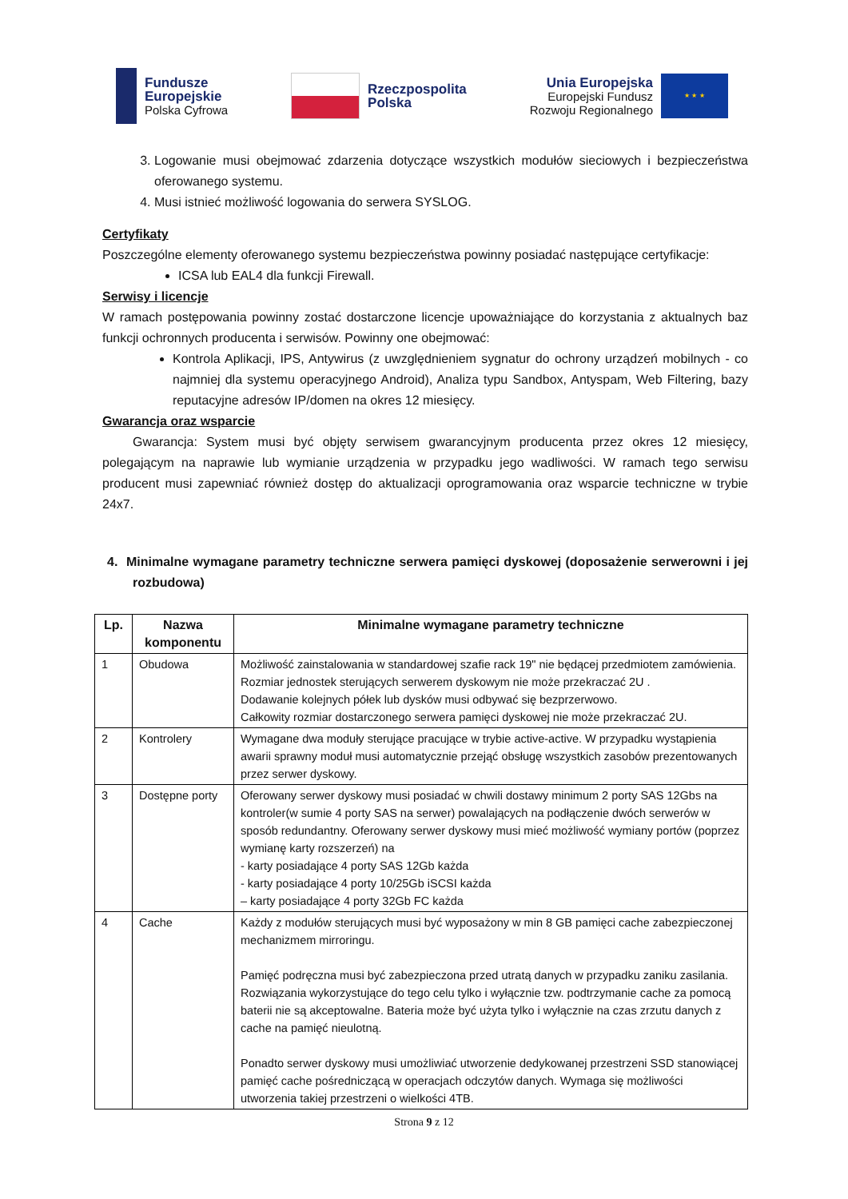Fundusze
Europejskie
Polska Cyfrowa
Rzeczpospolita
Polska
Unia Europejska
Europejski Fundusz
Rozwoju Regionalnego
★ ★ ★
3. Logowanie musi obejmować zdarzenia dotyczące wszystkich modułów sieciowych i bezpieczeństwa oferowanego systemu.
4. Musi istnieć możliwość logowania do serwera SYSLOG.
Certyfikaty
Poszczególne elementy oferowanego systemu bezpieczeństwa powinny posiadać następujące certyfikacje:
ICSA lub EAL4 dla funkcji Firewall.
Serwisy i licencje
W ramach postępowania powinny zostać dostarczone licencje upoważniające do korzystania z aktualnych baz funkcji ochronnych producenta i serwisów. Powinny one obejmować:
Kontrola Aplikacji, IPS, Antywirus (z uwzględnieniem sygnatur do ochrony urządzeń mobilnych - co najmniej dla systemu operacyjnego Android), Analiza typu Sandbox, Antyspam, Web Filtering, bazy reputacyjne adresów IP/domen na okres 12 miesięcy.
Gwarancja oraz wsparcie
Gwarancja: System musi być objęty serwisem gwarancyjnym producenta przez okres 12 miesięcy, polegającym na naprawie lub wymianie urządzenia w przypadku jego wadliwości. W ramach tego serwisu producent musi zapewniać również dostęp do aktualizacji oprogramowania oraz wsparcie techniczne w trybie 24x7.
4. Minimalne wymagane parametry techniczne serwera pamięci dyskowej (doposażenie serwerowni i jej rozbudowa)
| Lp. | Nazwa komponentu | Minimalne wymagane parametry techniczne |
| --- | --- | --- |
| 1 | Obudowa | Możliwość zainstalowania w standardowej szafie rack 19" nie będącej przedmiotem zamówienia. Rozmiar jednostek sterujących serwerem dyskowym nie może przekraczać 2U . Dodawanie kolejnych półek lub dysków musi odbywać się bezprzerwowo. Całkowity rozmiar dostarczonego serwera pamięci dyskowej nie może przekraczać 2U. |
| 2 | Kontrolery | Wymagane dwa moduły sterujące pracujące w trybie active-active. W przypadku wystąpienia awarii sprawny moduł musi automatycznie przejąć obsługę wszystkich zasobów prezentowanych przez serwer dyskowy. |
| 3 | Dostępne porty | Oferowany serwer dyskowy musi posiadać w chwili dostawy minimum 2 porty SAS 12Gbs na kontroler(w sumie 4 porty SAS na serwer) powalających na podłączenie dwóch serwerów w sposób redundantny. Oferowany serwer dyskowy musi mieć możliwość wymiany portów (poprzez wymianę karty rozszerzeń) na - karty posiadające 4 porty SAS 12Gb każda - karty posiadające 4 porty 10/25Gb iSCSI każda – karty posiadające 4 porty 32Gb FC każda |
| 4 | Cache | Każdy z modułów sterujących musi być wyposażony w min 8 GB pamięci cache zabezpieczonej mechanizmem mirroringu. Pamięć podręczna musi być zabezpieczona przed utratą danych w przypadku zaniku zasilania. Rozwiązania wykorzystujące do tego celu tylko i wyłącznie tzw. podtrzymanie cache za pomocą baterii nie są akceptowalne. Bateria może być użyta tylko i wyłącznie na czas zrzutu danych z cache na pamięć nieulotną. Ponadto serwer dyskowy musi umożliwiać utworzenie dedykowanej przestrzeni SSD stanowiącej pamięć cache pośredniczącą w operacjach odczytów danych. Wymaga się możliwości utworzenia takiej przestrzeni o wielkości 4TB. |
Strona 9 z 12